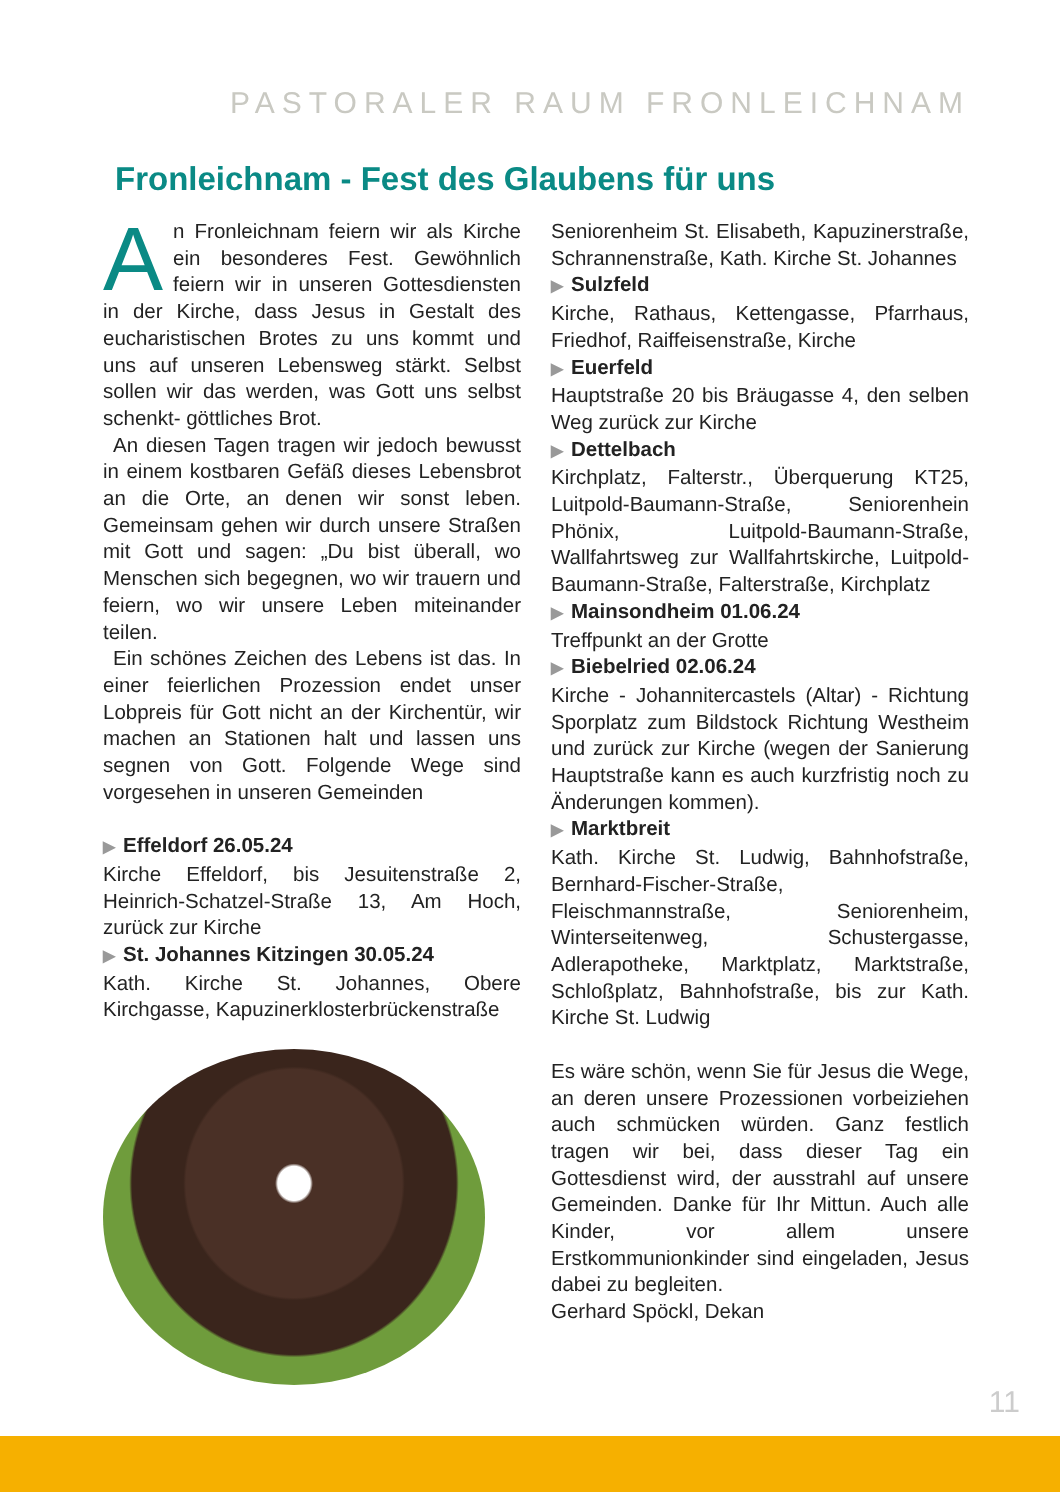PASTORALER RAUM FRONLEICHNAM
Fronleichnam - Fest des Glaubens für uns
An Fronleichnam feiern wir als Kirche ein besonderes Fest. Gewöhnlich feiern wir in unseren Gottesdiensten in der Kirche, dass Jesus in Gestalt des eucharistischen Brotes zu uns kommt und uns auf unseren Lebensweg stärkt. Selbst sollen wir das werden, was Gott uns selbst schenkt- göttliches Brot.
An diesen Tagen tragen wir jedoch bewusst in einem kostbaren Gefäß dieses Lebensbrot an die Orte, an denen wir sonst leben. Gemeinsam gehen wir durch unsere Straßen mit Gott und sagen: „Du bist überall, wo Menschen sich begegnen, wo wir trauern und feiern, wo wir unsere Leben miteinander teilen.
Ein schönes Zeichen des Lebens ist das. In einer feierlichen Prozession endet unser Lobpreis für Gott nicht an der Kirchentür, wir machen an Stationen halt und lassen uns segnen von Gott. Folgende Wege sind vorgesehen in unseren Gemeinden
▶ Effeldorf 26.05.24
Kirche Effeldorf, bis Jesuitenstraße 2, Heinrich-Schatzel-Straße 13, Am Hoch, zurück zur Kirche
▶ St. Johannes Kitzingen 30.05.24
Kath. Kirche St. Johannes, Obere Kirchgasse, Kapuzinerklosterbrückenstraße
Seniorenheim St. Elisabeth, Kapuzinerstraße, Schrannenstraße, Kath. Kirche St. Johannes
▶ Sulzfeld
Kirche, Rathaus, Kettengasse, Pfarrhaus, Friedhof, Raiffeisenstraße, Kirche
▶ Euerfeld
Hauptstraße 20 bis Bräugasse 4, den selben Weg zurück zur Kirche
▶ Dettelbach
Kirchplatz, Falterstr., Überquerung KT25, Luitpold-Baumann-Straße, Seniorenhein Phönix, Luitpold-Baumann-Straße, Wallfahrtsweg zur Wallfahrtskirche, Luitpold-Baumann-Straße, Falterstraße, Kirchplatz
▶ Mainsondheim 01.06.24
Treffpunkt an der Grotte
▶ Biebelried 02.06.24
Kirche - Johannitercastels (Altar) - Richtung Sporplatz zum Bildstock Richtung Westheim und zurück zur Kirche (wegen der Sanierung Hauptstraße kann es auch kurzfristig noch zu Änderungen kommen).
▶ Marktbreit
Kath. Kirche St. Ludwig, Bahnhofstraße, Bernhard-Fischer-Straße, Fleischmannstraße, Seniorenheim, Winterseitenweg, Schustergasse, Adlerapotheke, Marktplatz, Marktstraße, Schloßplatz, Bahnhofstraße, bis zur Kath. Kirche St. Ludwig
Es wäre schön, wenn Sie für Jesus die Wege, an deren unsere Prozessionen vorbeiziehen auch schmücken würden. Ganz festlich tragen wir bei, dass dieser Tag ein Gottesdienst wird, der ausstrahl auf unsere Gemeinden. Danke für Ihr Mittun. Auch alle Kinder, vor allem unsere Erstkommunionkinder sind eingeladen, Jesus dabei zu begleiten.
Gerhard Spöckl, Dekan
11